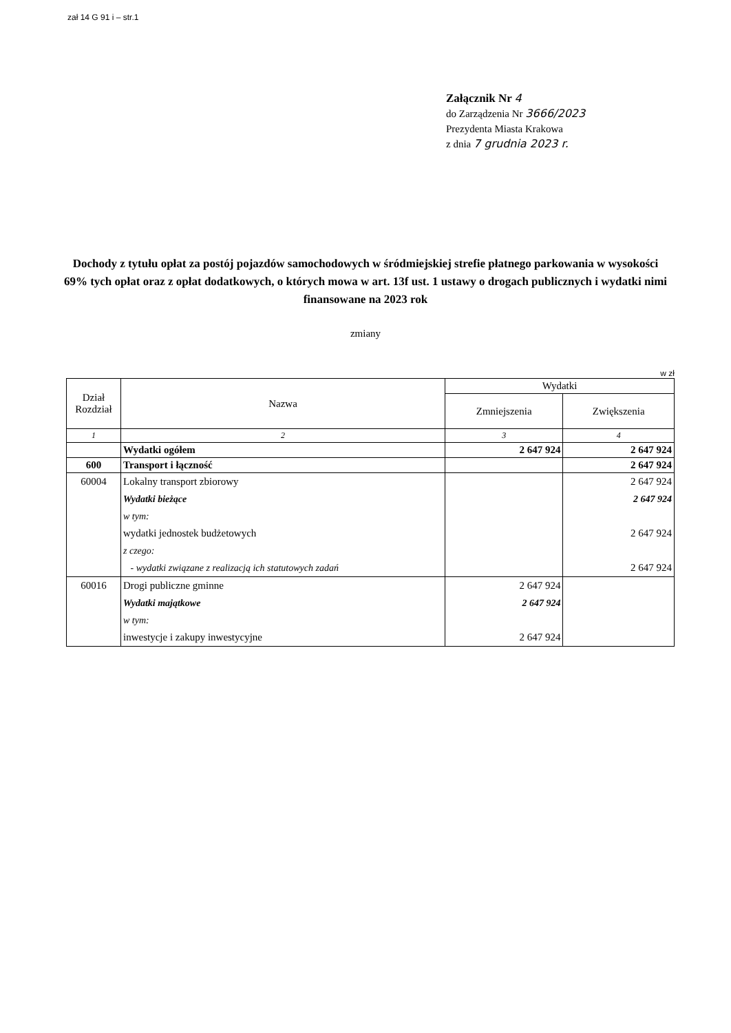zał 14 G 91 i – str.1
Załącznik Nr 4
do Zarządzenia Nr 3666/2023
Prezydenta Miasta Krakowa
z dnia 7 grudnia 2023 r.
Dochody z tytułu opłat za postój pojazdów samochodowych w śródmiejskiej strefie płatnego parkowania w wysokości 69% tych opłat oraz z opłat dodatkowych, o których mowa w art. 13f ust. 1 ustawy o drogach publicznych i wydatki nimi finansowane na 2023 rok
zmiany
w zł
| Dział Rozdział | Nazwa | Wydatki | |
| --- | --- | --- | --- |
| | | Zmniejszenia | Zwiększenia |
| 1 | 2 | 3 | 4 |
| | Wydatki ogółem | 2 647 924 | 2 647 924 |
| 600 | Transport i łączność | | 2 647 924 |
| 60004 | Lokalny transport zbiorowy | | 2 647 924 |
| | Wydatki bieżące | | 2 647 924 |
| | w tym: | | |
| | wydatki jednostek budżetowych | | 2 647 924 |
| | z czego: | | |
| | - wydatki związane z realizacją ich statutowych zadań | | 2 647 924 |
| 60016 | Drogi publiczne gminne | 2 647 924 | |
| | Wydatki majątkowe | 2 647 924 | |
| | w tym: | | |
| | inwestycje i zakupy inwestycyjne | 2 647 924 | |